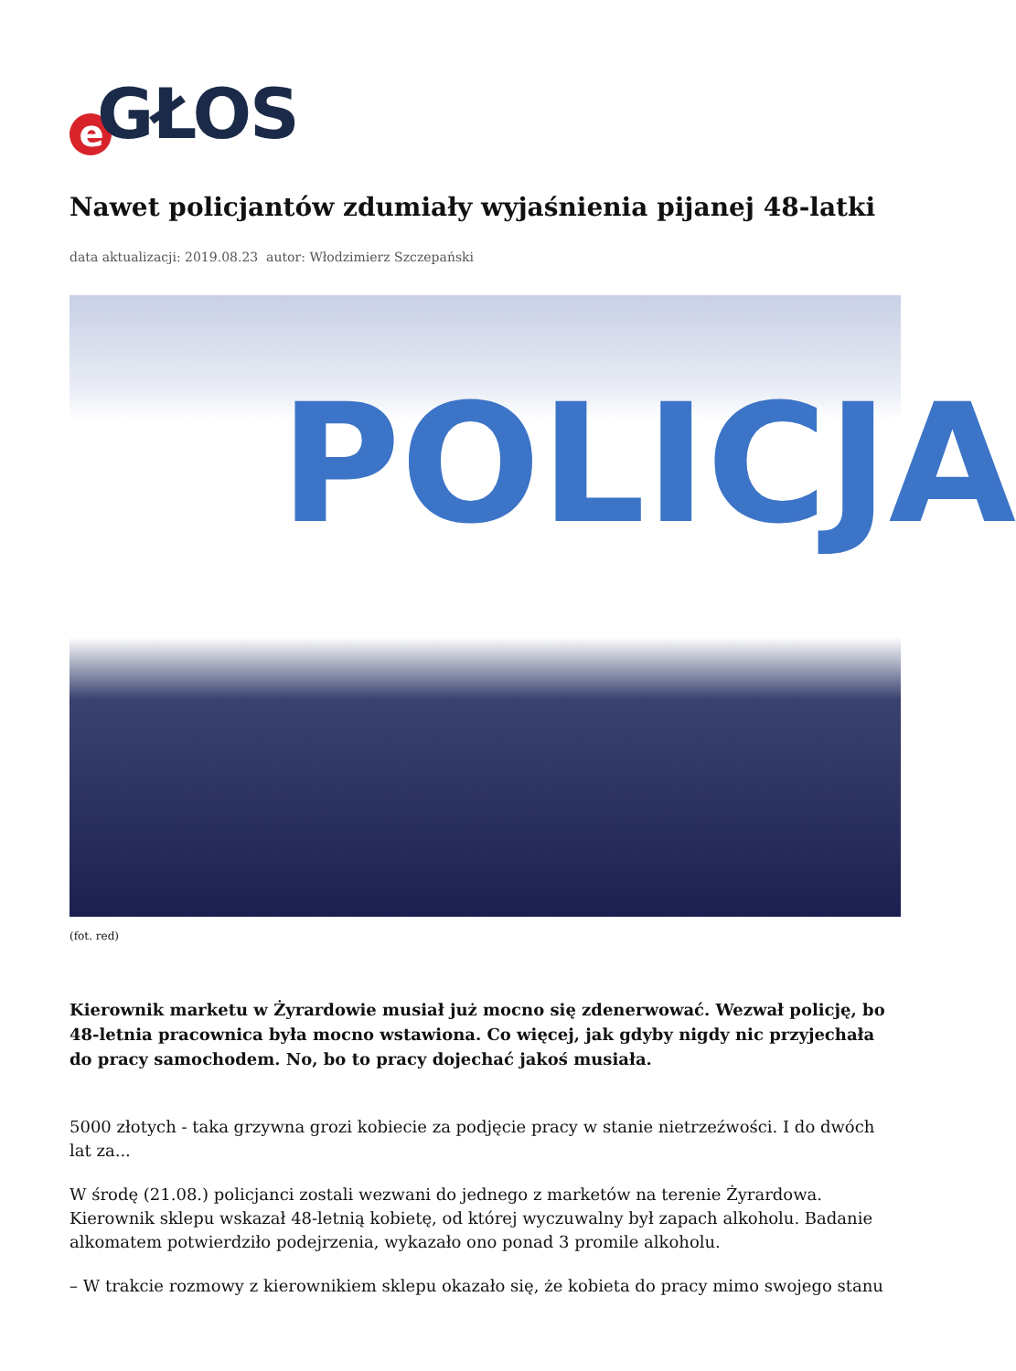e GŁOS
Nawet policjantów zdumiały wyjaśnienia pijanej 48-latki
data aktualizacji: 2019.08.23 autor: Włodzimierz Szczepański
POLICJA
(fot. red)
Kierownik marketu w Żyrardowie musiał już mocno się zdenerwować. Wezwał policję, bo 48-letnia pracownica była mocno wstawiona. Co więcej, jak gdyby nigdy nic przyjechała do pracy samochodem. No, bo to pracy dojechać jakoś musiała.
5000 złotych - taka grzywna grozi kobiecie za podjęcie pracy w stanie nietrzeźwości. I do dwóch lat za...
W środę (21.08.) policjanci zostali wezwani do jednego z marketów na terenie Żyrardowa. Kierownik sklepu wskazał 48-letnią kobietę, od której wyczuwalny był zapach alkoholu. Badanie alkomatem potwierdziło podejrzenia, wykazało ono ponad 3 promile alkoholu.
– W trakcie rozmowy z kierownikiem sklepu okazało się, że kobieta do pracy mimo swojego stanu